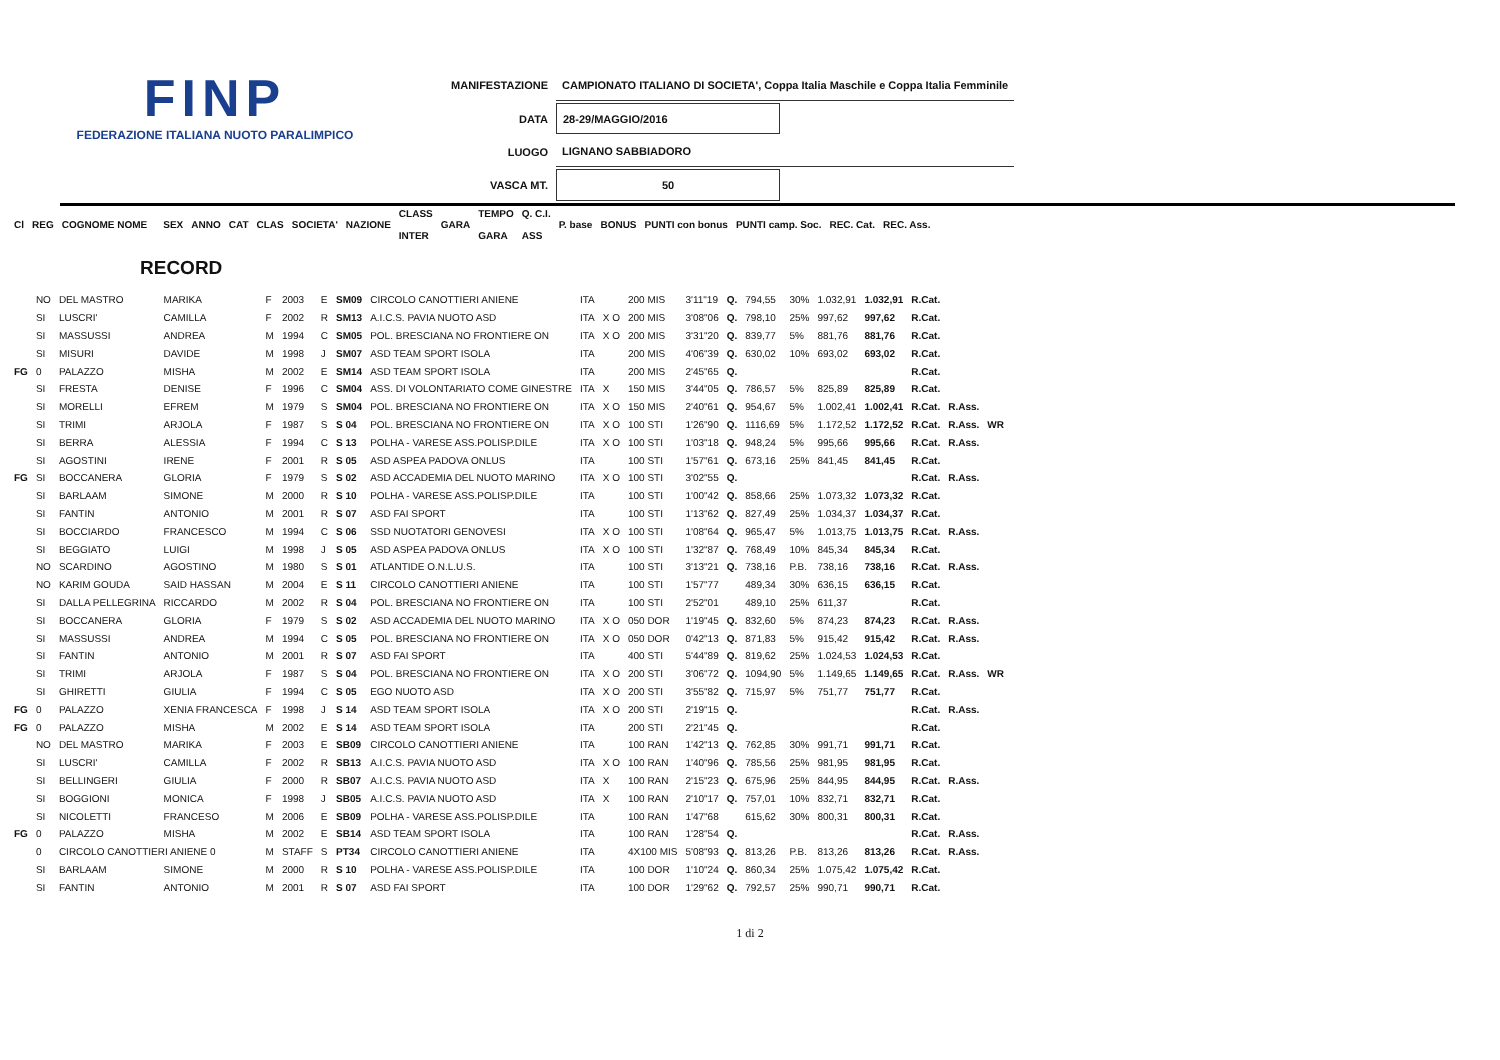FINP
FEDERAZIONE ITALIANA NUOTO PARALIMPICO
| MANIFESTAZIONE | CAMPIONATO ITALIANO DI SOCIETA', Coppa Italia Maschile e Coppa Italia Femminile | |
| DATA | 28-29/MAGGIO/2016 | |
| LUOGO | LIGNANO SABBIADORO | |
| VASCA MT. | 50 | |
| Cl | REG | COGNOME NOME | | SEX | ANNO | CAT | CLAS | SOCIETA' | NAZIONE | CLASS INTER | GARA | TEMPO GARA | Q. C.I. ASS | P. base | BONUS | PUNTI con bonus | PUNTI camp. Soc. | REC. Cat. | REC. Ass. | |
| --- | --- | --- | --- | --- | --- | --- | --- | --- | --- | --- | --- | --- | --- | --- | --- | --- | --- | --- | --- | --- |
RECORD
| | NO | DEL MASTRO | MARIKA | F | 2003 | E | SM09 | CIRCOLO CANOTTIERI ANIENE | ITA | | 200 MIS | 3'11"19 | Q. | 794,55 | 30% | 1.032,91 | 1.032,91 | R.Cat. | | |
| | SI | LUSCRI' | CAMILLA | F | 2002 | R | SM13 | A.I.C.S. PAVIA NUOTO ASD | ITA | X O | 200 MIS | 3'08"06 | Q. | 798,10 | 25% | 997,62 | 997,62 | R.Cat. | | |
| | SI | MASSUSSI | ANDREA | M | 1994 | C | SM05 | POL. BRESCIANA NO FRONTIERE ON | ITA | X O | 200 MIS | 3'31"20 | Q. | 839,77 | 5% | 881,76 | 881,76 | R.Cat. | | |
| | SI | MISURI | DAVIDE | M | 1998 | J | SM07 | ASD TEAM SPORT ISOLA | ITA | | 200 MIS | 4'06"39 | Q. | 630,02 | 10% | 693,02 | 693,02 | R.Cat. | | |
| FG | 0 | PALAZZO | MISHA | M | 2002 | E | SM14 | ASD TEAM SPORT ISOLA | ITA | | 200 MIS | 2'45"65 | Q. | | | | | R.Cat. | | |
| | SI | FRESTA | DENISE | F | 1996 | C | SM04 | ASS. DI VOLONTARIATO COME GINESTRE | ITA | X | 150 MIS | 3'44"05 | Q. | 786,57 | 5% | 825,89 | 825,89 | R.Cat. | | |
| | SI | MORELLI | EFREM | M | 1979 | S | SM04 | POL. BRESCIANA NO FRONTIERE ON | ITA | X O | 150 MIS | 2'40"61 | Q. | 954,67 | 5% | 1.002,41 | 1.002,41 | R.Cat. | R.Ass. | |
| | SI | TRIMI | ARJOLA | F | 1987 | S | S 04 | POL. BRESCIANA NO FRONTIERE ON | ITA | X O | 100 STI | 1'26"90 | Q. | 1116,69 | 5% | 1.172,52 | 1.172,52 | R.Cat. | R.Ass. | WR |
| | SI | BERRA | ALESSIA | F | 1994 | C | S 13 | POLHA - VARESE ASS.POLISP.DILE | ITA | X O | 100 STI | 1'03"18 | Q. | 948,24 | 5% | 995,66 | 995,66 | R.Cat. | R.Ass. | |
| | SI | AGOSTINI | IRENE | F | 2001 | R | S 05 | ASD ASPEA PADOVA ONLUS | ITA | | 100 STI | 1'57"61 | Q. | 673,16 | 25% | 841,45 | 841,45 | R.Cat. | | |
| FG | SI | BOCCANERA | GLORIA | F | 1979 | S | S 02 | ASD ACCADEMIA DEL NUOTO MARINO | ITA | X O | 100 STI | 3'02"55 | Q. | | | | | R.Cat. | R.Ass. | |
| | SI | BARLAAM | SIMONE | M | 2000 | R | S 10 | POLHA - VARESE ASS.POLISP.DILE | ITA | | 100 STI | 1'00"42 | Q. | 858,66 | 25% | 1.073,32 | 1.073,32 | R.Cat. | | |
| | SI | FANTIN | ANTONIO | M | 2001 | R | S 07 | ASD FAI SPORT | ITA | | 100 STI | 1'13"62 | Q. | 827,49 | 25% | 1.034,37 | 1.034,37 | R.Cat. | | |
| | SI | BOCCIARDO | FRANCESCO | M | 1994 | C | S 06 | SSD NUOTATORI GENOVESI | ITA | X O | 100 STI | 1'08"64 | Q. | 965,47 | 5% | 1.013,75 | 1.013,75 | R.Cat. | R.Ass. | |
| | SI | BEGGIATO | LUIGI | M | 1998 | J | S 05 | ASD ASPEA PADOVA ONLUS | ITA | X O | 100 STI | 1'32"87 | Q. | 768,49 | 10% | 845,34 | 845,34 | R.Cat. | | |
| | NO | SCARDINO | AGOSTINO | M | 1980 | S | S 01 | ATLANTIDE O.N.L.U.S. | ITA | | 100 STI | 3'13"21 | Q. | 738,16 | P.B. | 738,16 | 738,16 | R.Cat. | R.Ass. | |
| | NO | KARIM GOUDA | SAID HASSAN | M | 2004 | E | S 11 | CIRCOLO CANOTTIERI ANIENE | ITA | | 100 STI | 1'57"77 | | 489,34 | 30% | 636,15 | 636,15 | R.Cat. | | |
| | SI | DALLA PELLEGRINA | RICCARDO | M | 2002 | R | S 04 | POL. BRESCIANA NO FRONTIERE ON | ITA | | 100 STI | 2'52"01 | | 489,10 | 25% | 611,37 | | R.Cat. | | |
| | SI | BOCCANERA | GLORIA | F | 1979 | S | S 02 | ASD ACCADEMIA DEL NUOTO MARINO | ITA | X O | 050 DOR | 1'19"45 | Q. | 832,60 | 5% | 874,23 | 874,23 | R.Cat. | R.Ass. | |
| | SI | MASSUSSI | ANDREA | M | 1994 | C | S 05 | POL. BRESCIANA NO FRONTIERE ON | ITA | X O | 050 DOR | 0'42"13 | Q. | 871,83 | 5% | 915,42 | 915,42 | R.Cat. | R.Ass. | |
| | SI | FANTIN | ANTONIO | M | 2001 | R | S 07 | ASD FAI SPORT | ITA | | 400 STI | 5'44"89 | Q. | 819,62 | 25% | 1.024,53 | 1.024,53 | R.Cat. | | |
| | SI | TRIMI | ARJOLA | F | 1987 | S | S 04 | POL. BRESCIANA NO FRONTIERE ON | ITA | X O | 200 STI | 3'06"72 | Q. | 1094,90 | 5% | 1.149,65 | 1.149,65 | R.Cat. | R.Ass. | WR |
| | SI | GHIRETTI | GIULIA | F | 1994 | C | S 05 | EGO NUOTO ASD | ITA | X O | 200 STI | 3'55"82 | Q. | 715,97 | 5% | 751,77 | 751,77 | R.Cat. | | |
| FG | 0 | PALAZZO | XENIA FRANCESCA | F | 1998 | J | S 14 | ASD TEAM SPORT ISOLA | ITA | X O | 200 STI | 2'19"15 | Q. | | | | | R.Cat. | R.Ass. | |
| FG | 0 | PALAZZO | MISHA | M | 2002 | E | S 14 | ASD TEAM SPORT ISOLA | ITA | | 200 STI | 2'21"45 | Q. | | | | | R.Cat. | | |
| | NO | DEL MASTRO | MARIKA | F | 2003 | E | SB09 | CIRCOLO CANOTTIERI ANIENE | ITA | | 100 RAN | 1'42"13 | Q. | 762,85 | 30% | 991,71 | 991,71 | R.Cat. | | |
| | SI | LUSCRI' | CAMILLA | F | 2002 | R | SB13 | A.I.C.S. PAVIA NUOTO ASD | ITA | X O | 100 RAN | 1'40"96 | Q. | 785,56 | 25% | 981,95 | 981,95 | R.Cat. | | |
| | SI | BELLINGERI | GIULIA | F | 2000 | R | SB07 | A.I.C.S. PAVIA NUOTO ASD | ITA | X | 100 RAN | 2'15"23 | Q. | 675,96 | 25% | 844,95 | 844,95 | R.Cat. | R.Ass. | |
| | SI | BOGGIONI | MONICA | F | 1998 | J | SB05 | A.I.C.S. PAVIA NUOTO ASD | ITA | X | 100 RAN | 2'10"17 | Q. | 757,01 | 10% | 832,71 | 832,71 | R.Cat. | | |
| | SI | NICOLETTI | FRANCESO | M | 2006 | E | SB09 | POLHA - VARESE ASS.POLISP.DILE | ITA | | 100 RAN | 1'47"68 | | 615,62 | 30% | 800,31 | 800,31 | R.Cat. | | |
| FG | 0 | PALAZZO | MISHA | M | 2002 | E | SB14 | ASD TEAM SPORT ISOLA | ITA | | 100 RAN | 1'28"54 | Q. | | | | | R.Cat. | R.Ass. | |
| | 0 | CIRCOLO CANOTTIERI ANIENE 0 | | M | STAFF | S | PT34 | CIRCOLO CANOTTIERI ANIENE | ITA | | 4X100 MIS | 5'08"93 | Q. | 813,26 | P.B. | 813,26 | 813,26 | R.Cat. | R.Ass. | |
| | SI | BARLAAM | SIMONE | M | 2000 | R | S 10 | POLHA - VARESE ASS.POLISP.DILE | ITA | | 100 DOR | 1'10"24 | Q. | 860,34 | 25% | 1.075,42 | 1.075,42 | R.Cat. | | |
| | SI | FANTIN | ANTONIO | M | 2001 | R | S 07 | ASD FAI SPORT | ITA | | 100 DOR | 1'29"62 | Q. | 792,57 | 25% | 990,71 | 990,71 | R.Cat. | | |
1 di 2